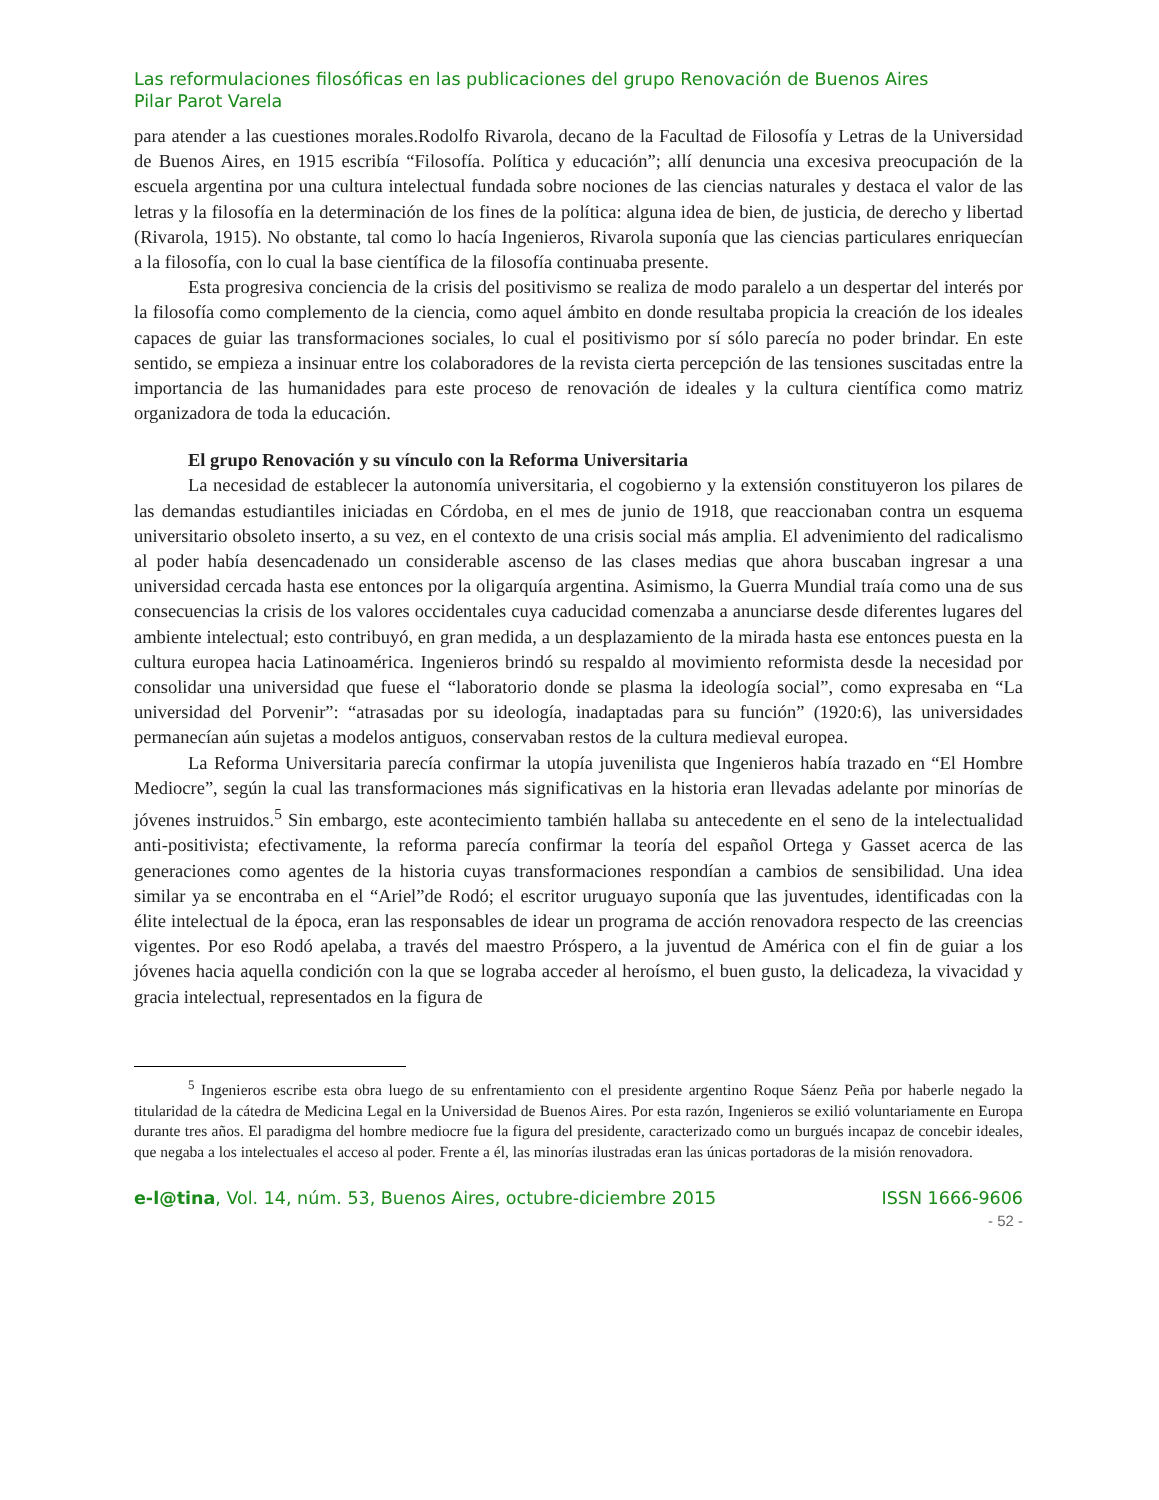Las reformulaciones filosóficas en las publicaciones del grupo Renovación de Buenos Aires
Pilar Parot Varela
para atender a las cuestiones morales.Rodolfo Rivarola, decano de la Facultad de Filosofía y Letras de la Universidad de Buenos Aires, en 1915 escribía “Filosofía. Política y educación”; allí denuncia una excesiva preocupación de la escuela argentina por una cultura intelectual fundada sobre nociones de las ciencias naturales y destaca el valor de las letras y la filosofía en la determinación de los fines de la política: alguna idea de bien, de justicia, de derecho y libertad (Rivarola, 1915). No obstante, tal como lo hacía Ingenieros, Rivarola suponía que las ciencias particulares enriquecían a la filosofía, con lo cual la base científica de la filosofía continuaba presente.
Esta progresiva conciencia de la crisis del positivismo se realiza de modo paralelo a un despertar del interés por la filosofía como complemento de la ciencia, como aquel ámbito en donde resultaba propicia la creación de los ideales capaces de guiar las transformaciones sociales, lo cual el positivismo por sí sólo parecía no poder brindar. En este sentido, se empieza a insinuar entre los colaboradores de la revista cierta percepción de las tensiones suscitadas entre la importancia de las humanidades para este proceso de renovación de ideales y la cultura científica como matriz organizadora de toda la educación.
El grupo Renovación y su vínculo con la Reforma Universitaria
La necesidad de establecer la autonomía universitaria, el cogobierno y la extensión constituyeron los pilares de las demandas estudiantiles iniciadas en Córdoba, en el mes de junio de 1918, que reaccionaban contra un esquema universitario obsoleto inserto, a su vez, en el contexto de una crisis social más amplia. El advenimiento del radicalismo al poder había desencadenado un considerable ascenso de las clases medias que ahora buscaban ingresar a una universidad cercada hasta ese entonces por la oligarquía argentina. Asimismo, la Guerra Mundial traía como una de sus consecuencias la crisis de los valores occidentales cuya caducidad comenzaba a anunciarse desde diferentes lugares del ambiente intelectual; esto contribuyó, en gran medida, a un desplazamiento de la mirada hasta ese entonces puesta en la cultura europea hacia Latinoamérica. Ingenieros brindó su respaldo al movimiento reformista desde la necesidad por consolidar una universidad que fuese el “laboratorio donde se plasma la ideología social”, como expresaba en “La universidad del Porvenir”: “atrasadas por su ideología, inadaptadas para su función” (1920:6), las universidades permanecían aún sujetas a modelos antiguos, conservaban restos de la cultura medieval europea.
La Reforma Universitaria parecía confirmar la utopía juvenilista que Ingenieros había trazado en “El Hombre Mediocre”, según la cual las transformaciones más significativas en la historia eran llevadas adelante por minorías de jóvenes instruidos.<sup>5</sup> Sin embargo, este acontecimiento también hallaba su antecedente en el seno de la intelectualidad anti-positivista; efectivamente, la reforma parecía confirmar la teoría del español Ortega y Gasset acerca de las generaciones como agentes de la historia cuyas transformaciones respondían a cambios de sensibilidad. Una idea similar ya se encontraba en el “Ariel”de Rodó; el escritor uruguayo suponía que las juventudes, identificadas con la élite intelectual de la época, eran las responsables de idear un programa de acción renovadora respecto de las creencias vigentes. Por eso Rodó apelaba, a través del maestro Próspero, a la juventud de América con el fin de guiar a los jóvenes hacia aquella condición con la que se lograba acceder al heroísmo, el buen gusto, la delicadeza, la vivacidad y gracia intelectual, representados en la figura de
<sup>5</sup> Ingenieros escribe esta obra luego de su enfrentamiento con el presidente argentino Roque Sáenz Peña por haberle negado la titularidad de la cátedra de Medicina Legal en la Universidad de Buenos Aires. Por esta razón, Ingenieros se exilió voluntariamente en Europa durante tres años. El paradigma del hombre mediocre fue la figura del presidente, caracterizado como un burgués incapaz de concebir ideales, que negaba a los intelectuales el acceso al poder. Frente a él, las minorías ilustradas eran las únicas portadoras de la misión renovadora.
e-l@tina, Vol. 14, núm. 53, Buenos Aires, octubre-diciembre 2015 ISSN 1666-9606
- 52 -